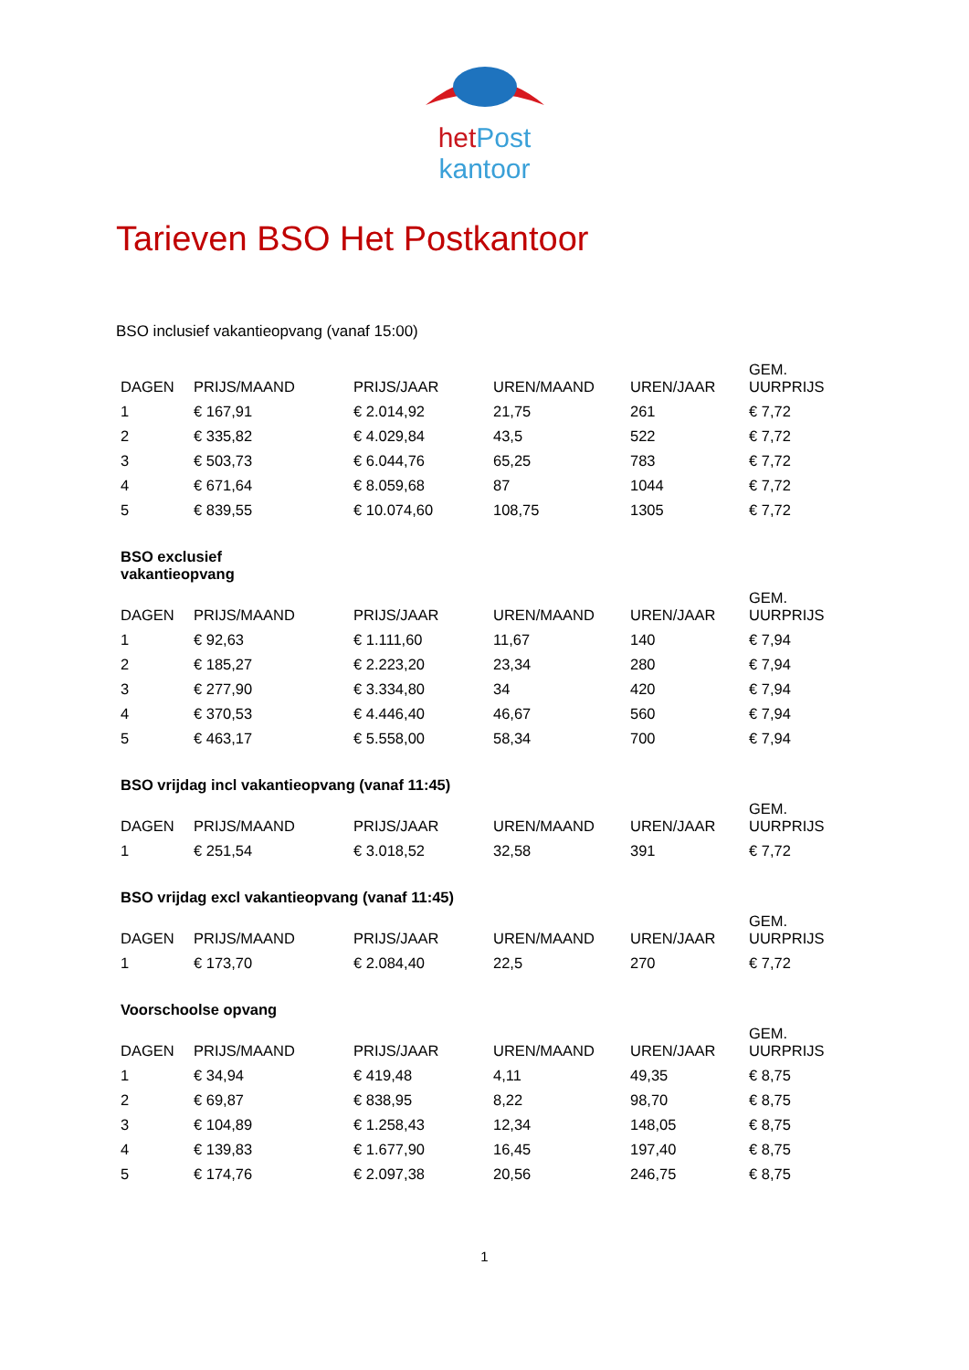het Post
kantoor
Tarieven BSO Het Postkantoor
BSO inclusief vakantieopvang (vanaf 15:00)
| DAGEN | PRIJS/MAAND | PRIJS/JAAR | UREN/MAAND | UREN/JAAR | GEM. UURPRIJS |
| --- | --- | --- | --- | --- | --- |
| 1 | € 167,91 | € 2.014,92 | 21,75 | 261 | € 7,72 |
| 2 | € 335,82 | € 4.029,84 | 43,5 | 522 | € 7,72 |
| 3 | € 503,73 | € 6.044,76 | 65,25 | 783 | € 7,72 |
| 4 | € 671,64 | € 8.059,68 | 87 | 1044 | € 7,72 |
| 5 | € 839,55 | € 10.074,60 | 108,75 | 1305 | € 7,72 |
BSO exclusief
vakantieopvang
| DAGEN | PRIJS/MAAND | PRIJS/JAAR | UREN/MAAND | UREN/JAAR | GEM. UURPRIJS |
| --- | --- | --- | --- | --- | --- |
| 1 | € 92,63 | € 1.111,60 | 11,67 | 140 | € 7,94 |
| 2 | € 185,27 | € 2.223,20 | 23,34 | 280 | € 7,94 |
| 3 | € 277,90 | € 3.334,80 | 34 | 420 | € 7,94 |
| 4 | € 370,53 | € 4.446,40 | 46,67 | 560 | € 7,94 |
| 5 | € 463,17 | € 5.558,00 | 58,34 | 700 | € 7,94 |
BSO vrijdag incl vakantieopvang (vanaf 11:45)
| DAGEN | PRIJS/MAAND | PRIJS/JAAR | UREN/MAAND | UREN/JAAR | GEM. UURPRIJS |
| --- | --- | --- | --- | --- | --- |
| 1 | € 251,54 | € 3.018,52 | 32,58 | 391 | € 7,72 |
BSO vrijdag excl vakantieopvang (vanaf 11:45)
| DAGEN | PRIJS/MAAND | PRIJS/JAAR | UREN/MAAND | UREN/JAAR | GEM. UURPRIJS |
| --- | --- | --- | --- | --- | --- |
| 1 | € 173,70 | € 2.084,40 | 22,5 | 270 | € 7,72 |
Voorschoolse opvang
| DAGEN | PRIJS/MAAND | PRIJS/JAAR | UREN/MAAND | UREN/JAAR | GEM. UURPRIJS |
| --- | --- | --- | --- | --- | --- |
| 1 | € 34,94 | € 419,48 | 4,11 | 49,35 | € 8,75 |
| 2 | € 69,87 | € 838,95 | 8,22 | 98,70 | € 8,75 |
| 3 | € 104,89 | € 1.258,43 | 12,34 | 148,05 | € 8,75 |
| 4 | € 139,83 | € 1.677,90 | 16,45 | 197,40 | € 8,75 |
| 5 | € 174,76 | € 2.097,38 | 20,56 | 246,75 | € 8,75 |
1